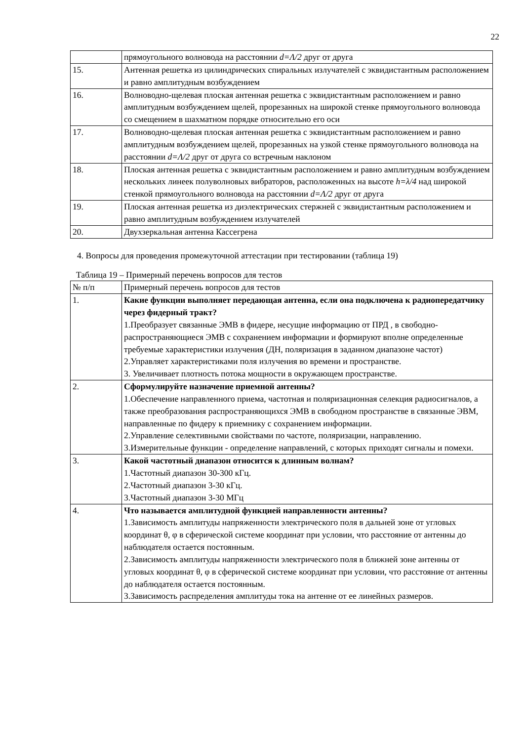22
| | прямоугольного волновода на расстоянии d=Λ/2 друг от друга |
| 15. | Антенная решетка из цилиндрических спиральных излучателей с эквидистантным расположением и равно амплитудным возбуждением |
| 16. | Волноводно-щелевая плоская антенная решетка с эквидистантным расположением и равно амплитудным возбуждением щелей, прорезанных на широкой стенке прямоугольного волновода со смещением в шахматном порядке относительно его оси |
| 17. | Волноводно-щелевая плоская антенная решетка с эквидистантным расположением и равно амплитудным возбуждением щелей, прорезанных на узкой стенке прямоугольного волновода на расстоянии d=Λ/2 друг от друга со встречным наклоном |
| 18. | Плоская антенная решетка с эквидистантным расположением и равно амплитудным возбуждением нескольких линеек полуволновых вибраторов, расположенных на высоте h=λ/4 над широкой стенкой прямоугольного волновода на расстоянии d=Λ/2 друг от друга |
| 19. | Плоская антенная решетка из диэлектрических стержней с эквидистантным расположением и равно амплитудным возбуждением излучателей |
| 20. | Двухзеркальная антенна Кассегрена |
4. Вопросы для проведения промежуточной аттестации при тестировании (таблица 19)
Таблица 19 – Примерный перечень вопросов для тестов
| № п/п | Примерный перечень вопросов для тестов |
| 1. | Какие функции выполняет передающая антенна, если она подключена к радиопередатчику через фидерный тракт? 1.Преобразует связанные ЭМВ в фидере, несущие информацию от ПРД , в свободно-распространяющиеся ЭМВ с сохранением информации и формируют вполне определенные требуемые характеристики излучения (ДН, поляризация в заданном диапазоне частот) 2.Управляет характеристиками поля излучения во времени и пространстве. 3. Увеличивает плотность потока мощности в окружающем пространстве. |
| 2. | Сформулируйте назначение приемной антенны? 1.Обеспечение направленного приема, частотная и поляризационная селекция радиосигналов, а также преобразования распространяющихся ЭМВ в свободном пространстве в связанные ЭВМ, направленные по фидеру к приемнику с сохранением информации. 2.Управление селективными свойствами по частоте, поляризации, направлению. 3.Измерительные функции - определение направлений, с которых приходят сигналы и помехи. |
| 3. | Какой частотный диапазон относится к длинным волнам? 1.Частотный диапазон 30-300 кГц. 2.Частотный диапазон 3-30 кГц. 3.Частотный диапазон 3-30 МГц |
| 4. | Что называется амплитудной функцией направленности антенны? 1.Зависимость амплитуды напряженности электрического поля в дальней зоне от угловых координат θ, φ в сферической системе координат при условии, что расстояние от антенны до наблюдателя остается постоянным. 2.Зависимость амплитуды напряженности электрического поля в ближней зоне антенны от угловых координат θ, φ в сферической системе координат при условии, что расстояние от антенны до наблюдателя остается постоянным. 3.Зависимость распределения амплитуды тока на антенне от ее линейных размеров. |